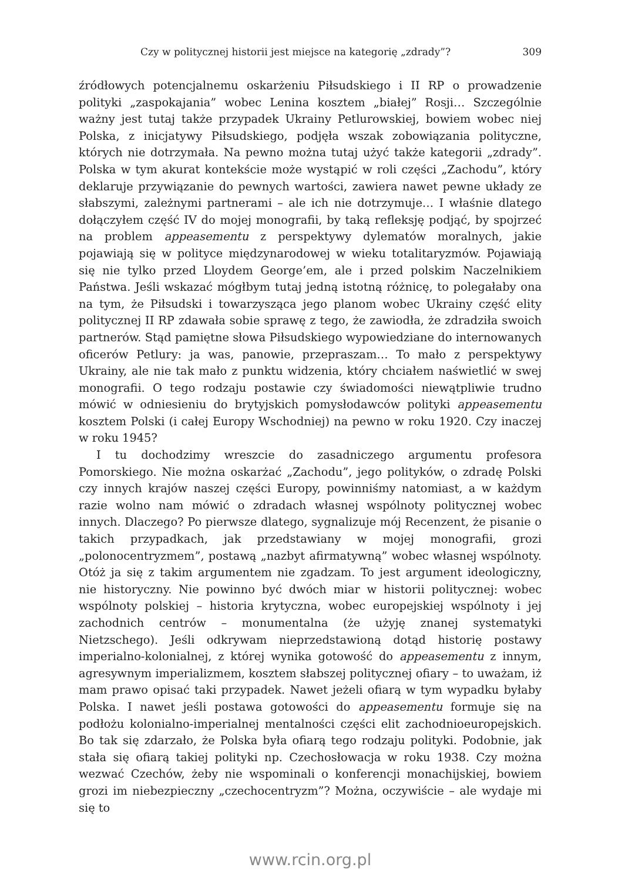Czy w politycznej historii jest miejsce na kategorię „zdrady”? 309
źródłowych potencjalnemu oskarżeniu Piłsudskiego i II RP o prowadzenie polityki „zaspokajania” wobec Lenina kosztem „białej” Rosji… Szczególnie ważny jest tutaj także przypadek Ukrainy Petlurowskiej, bowiem wobec niej Polska, z inicjatywy Piłsudskiego, podjęła wszak zobowiązania polityczne, których nie dotrzymała. Na pewno można tutaj użyć także kategorii „zdrady”. Polska w tym akurat kontekście może wystąpić w roli części „Zachodu”, który deklaruje przywiązanie do pewnych wartości, zawiera nawet pewne układy ze słabszymi, zależnymi partnerami – ale ich nie dotrzymuje… I właśnie dlatego dołączyłem część IV do mojej monografii, by taką refleksję podjąć, by spojrzeć na problem appeasementu z perspektywy dylematów moralnych, jakie pojawiają się w polityce międzynarodowej w wieku totalitaryzmów. Pojawiają się nie tylko przed Lloydem George’em, ale i przed polskim Naczelnikiem Państwa. Jeśli wskazać mógłbym tutaj jedną istotną różnicę, to polegałaby ona na tym, że Piłsudski i towarzysząca jego planom wobec Ukrainy część elity politycznej II RP zdawała sobie sprawę z tego, że zawiodła, że zdradziła swoich partnerów. Stąd pamiętne słowa Piłsudskiego wypowiedziane do internowanych oficerów Petlury: ja was, panowie, przepraszam… To mało z perspektywy Ukrainy, ale nie tak mało z punktu widzenia, który chciałem naświetlić w swej monografii. O tego rodzaju postawie czy świadomości niewątpliwie trudno mówić w odniesieniu do brytyjskich pomysłodawców polityki appeasementu kosztem Polski (i całej Europy Wschodniej) na pewno w roku 1920. Czy inaczej w roku 1945?
I tu dochodzimy wreszcie do zasadniczego argumentu profesora Pomorskiego. Nie można oskarżać „Zachodu”, jego polityków, o zdradę Polski czy innych krajów naszej części Europy, powinniśmy natomiast, a w każdym razie wolno nam mówić o zdradach własnej wspólnoty politycznej wobec innych. Dlaczego? Po pierwsze dlatego, sygnalizuje mój Recenzent, że pisanie o takich przypadkach, jak przedstawiany w mojej monografii, grozi „polonocentryzmem”, postawą „nazbyt afirmatywną” wobec własnej wspólnoty. Otóż ja się z takim argumentem nie zgadzam. To jest argument ideologiczny, nie historyczny. Nie powinno być dwóch miar w historii politycznej: wobec wspólnoty polskiej – historia krytyczna, wobec europejskiej wspólnoty i jej zachodnich centrów – monumentalna (że użyję znanej systematyki Nietzschego). Jeśli odkrywam nieprzedstawioną dotąd historię postawy imperialno-kolonialnej, z której wynika gotowość do appeasementu z innym, agresywnym imperializmem, kosztem słabszej politycznej ofiary – to uważam, iż mam prawo opisać taki przypadek. Nawet jeżeli ofiarą w tym wypadku byłaby Polska. I nawet jeśli postawa gotowości do appeasementu formuje się na podłożu kolonialno-imperialnej mentalności części elit zachodnioeuropejskich. Bo tak się zdarzało, że Polska była ofiarą tego rodzaju polityki. Podobnie, jak stała się ofiarą takiej polityki np. Czechosłowacja w roku 1938. Czy można wezwać Czechów, żeby nie wspominali o konferencji monachijskiej, bowiem grozi im niebezpieczny „czechocentryzm”? Można, oczywiście – ale wydaje mi się to
www.rcin.org.pl